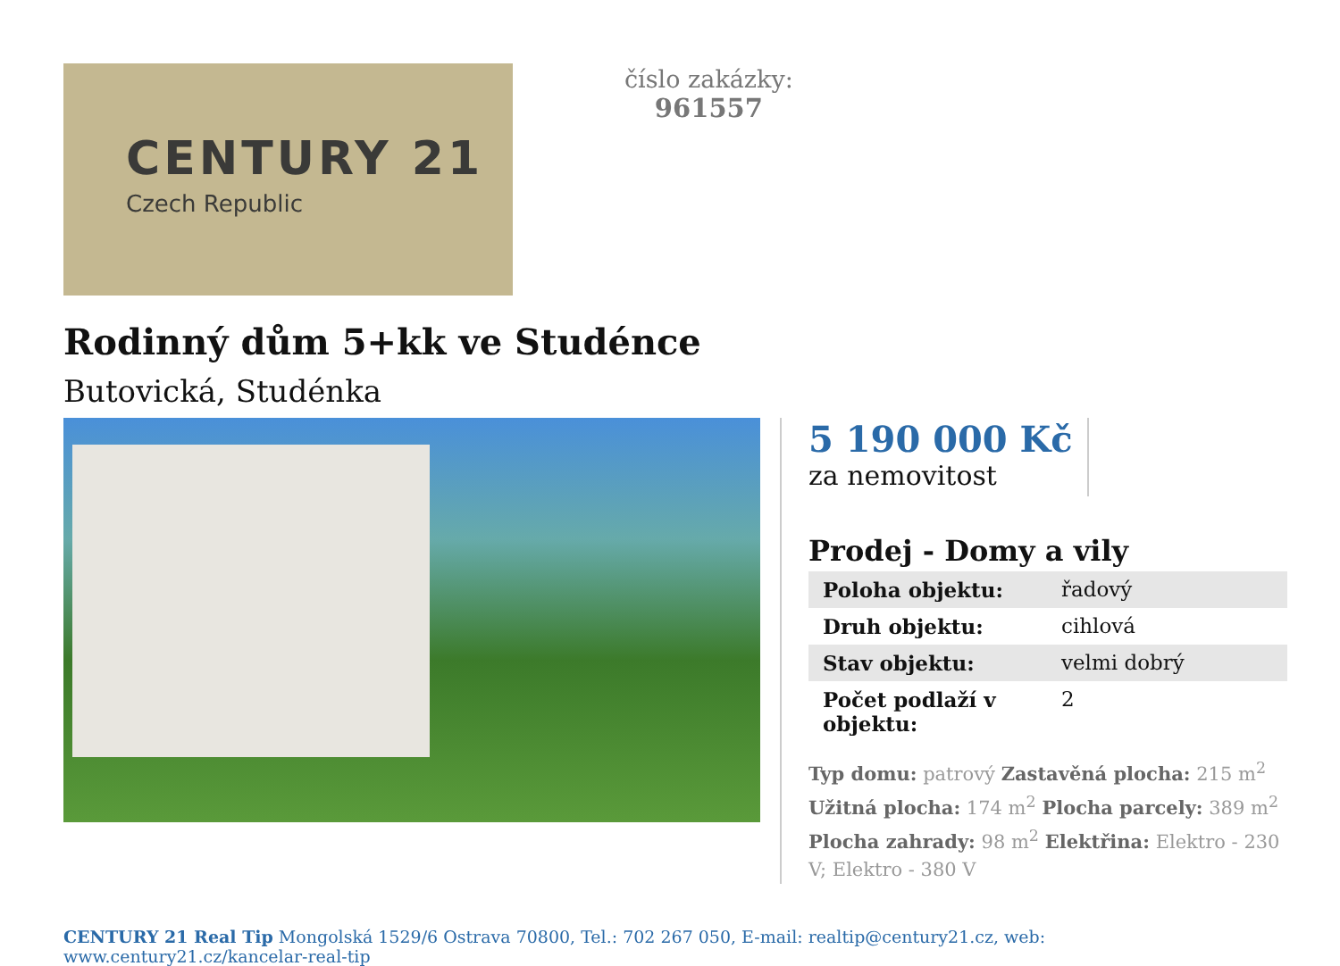CENTURY 21
Czech Republic
číslo zakázky:
961557
Rodinný dům 5+kk ve Studénce
Butovická, Studénka
5 190 000 Kč
za nemovitost
Prodej - Domy a vily
| Poloha objektu: | řadový |
| Druh objektu: | cihlová |
| Stav objektu: | velmi dobrý |
| Počet podlaží v objektu: | 2 |
Typ domu: patrový Zastavěná plocha: 215 m<sup>2</sup> Užitná plocha: 174 m<sup>2</sup> Plocha parcely: 389 m<sup>2</sup> Plocha zahrady: 98 m<sup>2</sup> Elektřina: Elektro - 230 V; Elektro - 380 V
CENTURY 21 Real Tip Mongolská 1529/6 Ostrava 70800, Tel.: 702 267 050, E-mail: realtip@century21.cz, web: www.century21.cz/kancelar-real-tip